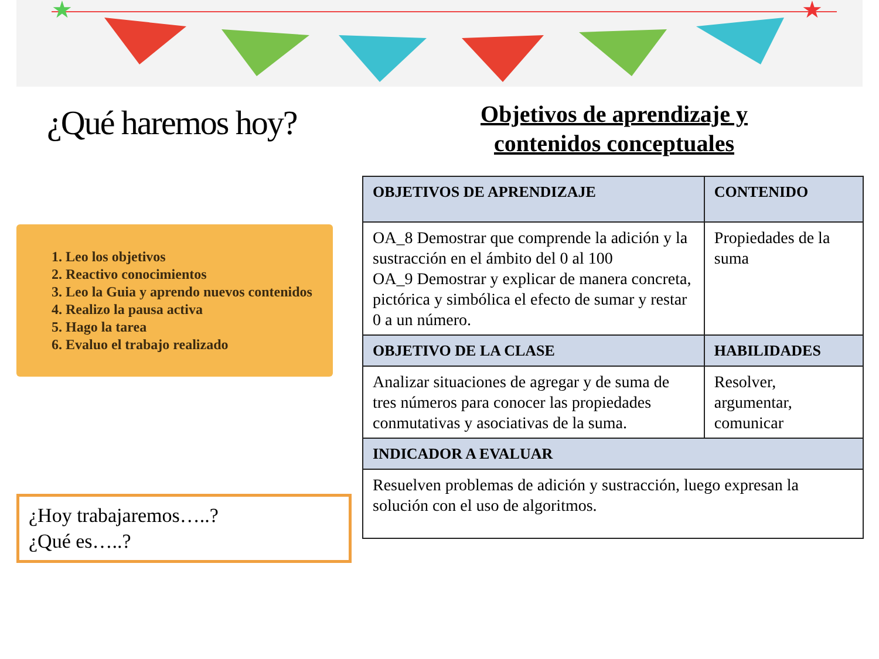★
★
¿Qué haremos hoy?
1. Leo los objetivos
2. Reactivo conocimientos
3. Leo la Guia y aprendo nuevos contenidos
4. Realizo la pausa activa
5. Hago la tarea
6. Evaluo el trabajo realizado
¿Hoy trabajaremos…..?
¿Qué es…..?
Objetivos de aprendizaje y
contenidos conceptuales
| OBJETIVOS DE APRENDIZAJE | CONTENIDO |
| --- | --- |
| OA_8 Demostrar que comprende la adición y la sustracción en el ámbito del 0 al 100 OA_9 Demostrar y explicar de manera concreta, pictórica y simbólica el efecto de sumar y restar 0 a un número. | Propiedades de la suma |
| OBJETIVO DE LA CLASE | HABILIDADES |
| Analizar situaciones de agregar y de suma de tres números para conocer las propiedades conmutativas y asociativas de la suma. | Resolver, argumentar, comunicar |
| INDICADOR A EVALUAR | |
| Resuelven problemas de adición y sustracción, luego expresan la solución con el uso de algoritmos. | |